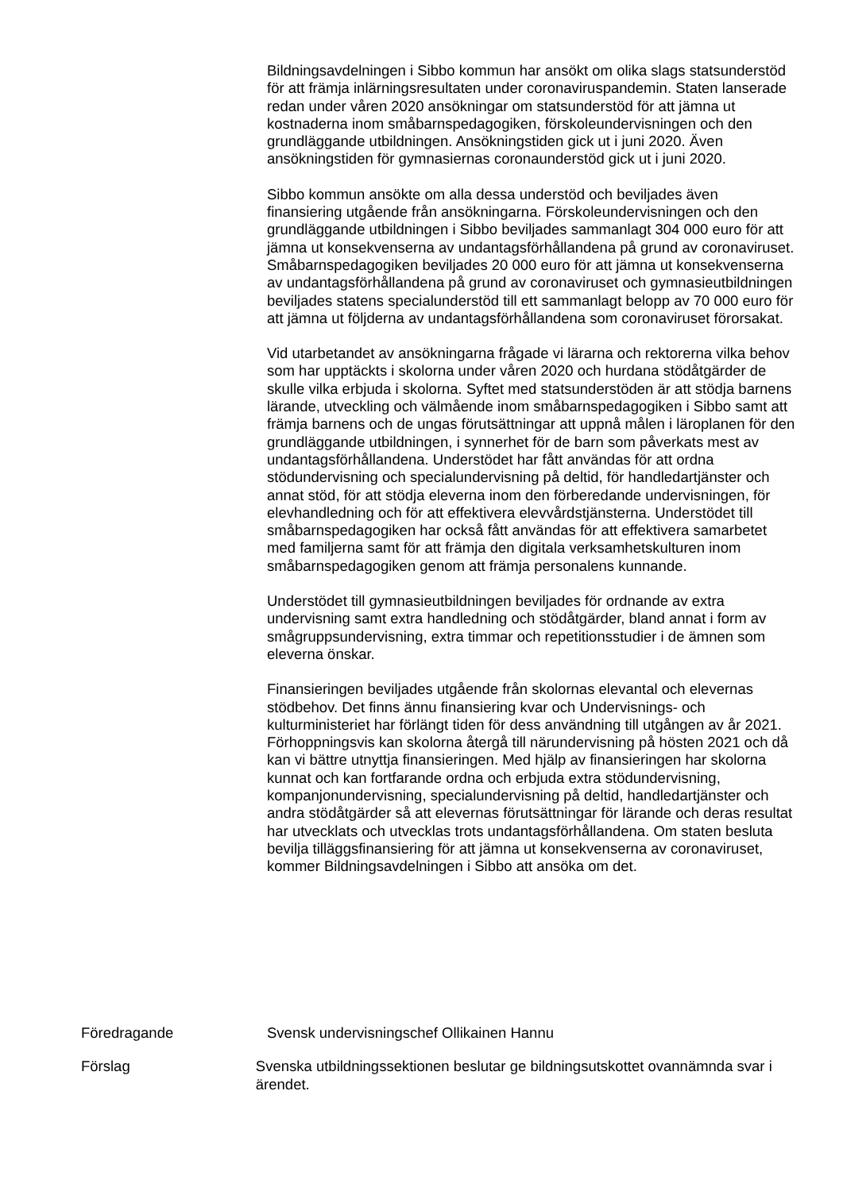Bildningsavdelningen i Sibbo kommun har ansökt om olika slags statsunderstöd för att främja inlärningsresultaten under coronaviruspandemin. Staten lanserade redan under våren 2020 ansökningar om statsunderstöd för att jämna ut kostnaderna inom småbarnspedagogiken, förskoleundervisningen och den grundläggande utbildningen. Ansökningstiden gick ut i juni 2020. Även ansökningstiden för gymnasiernas coronaunderstöd gick ut i juni 2020.
Sibbo kommun ansökte om alla dessa understöd och beviljades även finansiering utgående från ansökningarna. Förskoleundervisningen och den grundläggande utbildningen i Sibbo beviljades sammanlagt 304 000 euro för att jämna ut konsekvenserna av undantagsförhållandena på grund av coronaviruset. Småbarnspedagogiken beviljades 20 000 euro för att jämna ut konsekvenserna av undantagsförhållandena på grund av coronaviruset och gymnasieutbildningen beviljades statens specialunderstöd till ett sammanlagt belopp av 70 000 euro för att jämna ut följderna av undantagsförhållandena som coronaviruset förorsakat.
Vid utarbetandet av ansökningarna frågade vi lärarna och rektorerna vilka behov som har upptäckts i skolorna under våren 2020 och hurdana stödåtgärder de skulle vilka erbjuda i skolorna. Syftet med statsunderstöden är att stödja barnens lärande, utveckling och välmående inom småbarnspedagogiken i Sibbo samt att främja barnens och de ungas förutsättningar att uppnå målen i läroplanen för den grundläggande utbildningen, i synnerhet för de barn som påverkats mest av undantagsförhållandena. Understödet har fått användas för att ordna stödundervisning och specialundervisning på deltid, för handledartjänster och annat stöd, för att stödja eleverna inom den förberedande undervisningen, för elevhandledning och för att effektivera elevvårdstjänsterna. Understödet till småbarnspedagogiken har också fått användas för att effektivera samarbetet med familjerna samt för att främja den digitala verksamhetskulturen inom småbarnspedagogiken genom att främja personalens kunnande.
Understödet till gymnasieutbildningen beviljades för ordnande av extra undervisning samt extra handledning och stödåtgärder, bland annat i form av smågruppsundervisning, extra timmar och repetitionsstudier i de ämnen som eleverna önskar.
Finansieringen beviljades utgående från skolornas elevantal och elevernas stödbehov. Det finns ännu finansiering kvar och Undervisnings- och kulturministeriet har förlängt tiden för dess användning till utgången av år 2021. Förhoppningsvis kan skolorna återgå till närundervisning på hösten 2021 och då kan vi bättre utnyttja finansieringen. Med hjälp av finansieringen har skolorna kunnat och kan fortfarande ordna och erbjuda extra stödundervisning, kompanjonundervisning, specialundervisning på deltid, handledartjänster och andra stödåtgärder så att elevernas förutsättningar för lärande och deras resultat har utvecklats och utvecklas trots undantagsförhållandena. Om staten besluta bevilja tilläggsfinansiering för att jämna ut konsekvenserna av coronaviruset, kommer Bildningsavdelningen i Sibbo att ansöka om det.
Föredragande Svensk undervisningschef Ollikainen Hannu
Förslag Svenska utbildningssektionen beslutar ge bildningsutskottet ovannämnda svar i ärendet.